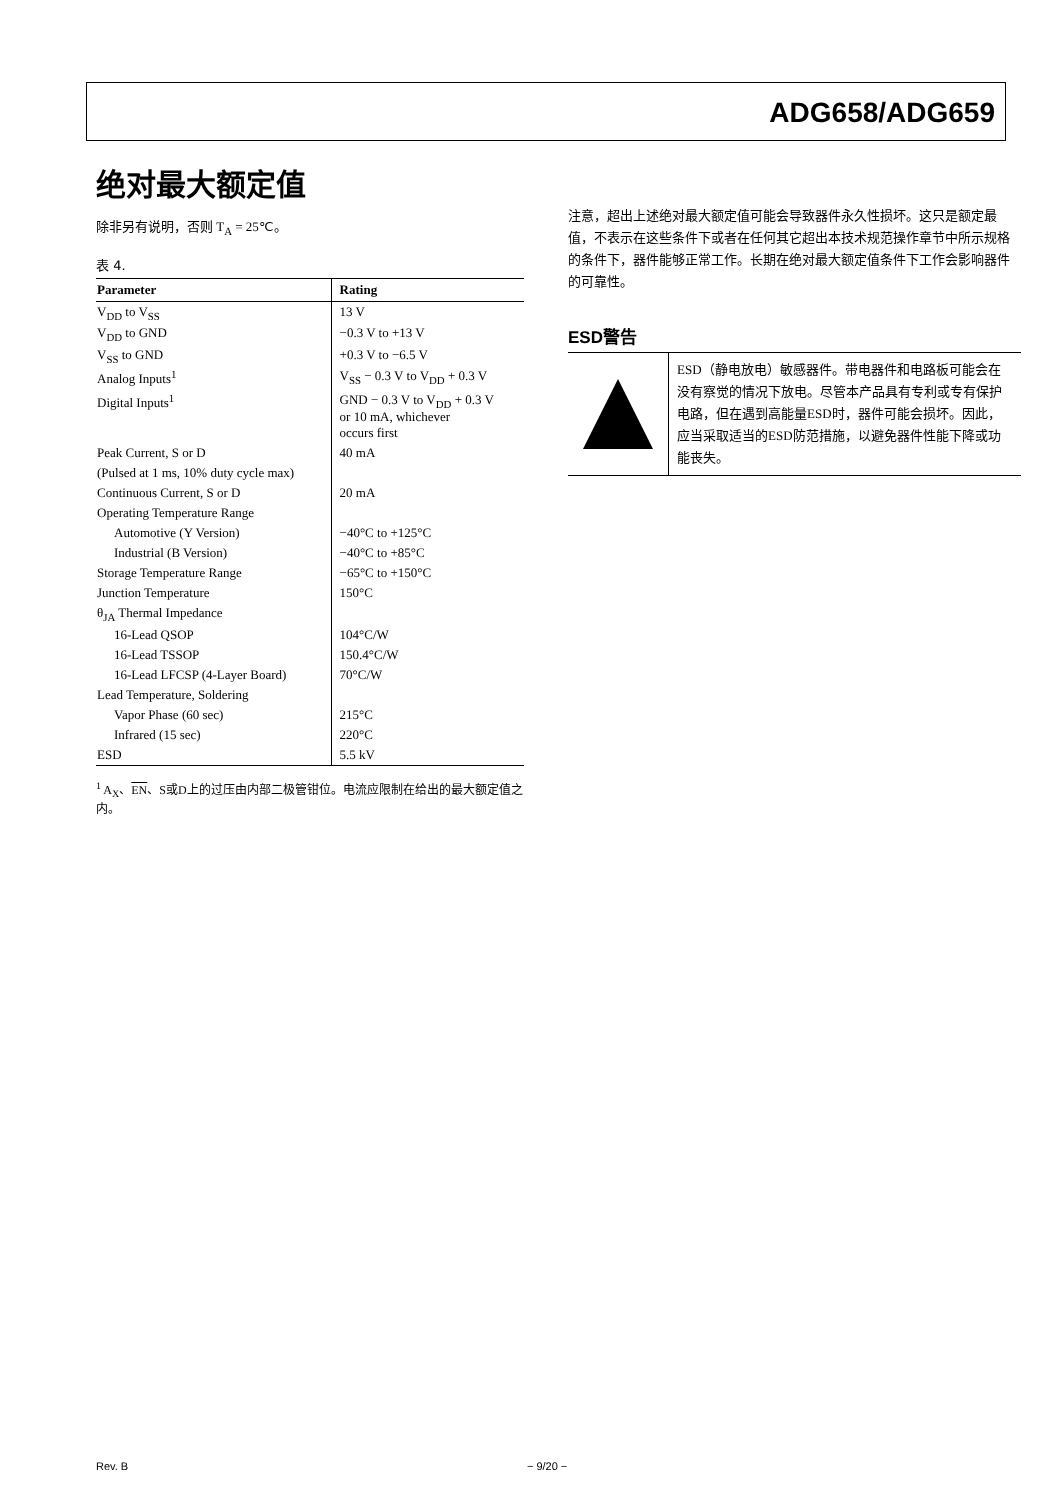ADG658/ADG659
绝对最大额定值
除非另有说明，否则 T<sub>A</sub> = 25℃。
表 4.
| Parameter | Rating |
| --- | --- |
| V<sub>DD</sub> to V<sub>SS</sub> | 13 V |
| V<sub>DD</sub> to GND | −0.3 V to +13 V |
| V<sub>SS</sub> to GND | +0.3 V to −6.5 V |
| Analog Inputs<sup>1</sup> | V<sub>SS</sub> − 0.3 V to V<sub>DD</sub> + 0.3 V |
| Digital Inputs<sup>1</sup> | GND − 0.3 V to V<sub>DD</sub> + 0.3 V or 10 mA, whichever occurs first |
| Peak Current, S or D | 40 mA |
| (Pulsed at 1 ms, 10% duty cycle max) | |
| Continuous Current, S or D | 20 mA |
| Operating Temperature Range | |
| Automotive (Y Version) | −40°C to +125°C |
| Industrial (B Version) | −40°C to +85°C |
| Storage Temperature Range | −65°C to +150°C |
| Junction Temperature | 150°C |
| θ<sub>JA</sub> Thermal Impedance | |
| 16-Lead QSOP | 104°C/W |
| 16-Lead TSSOP | 150.4°C/W |
| 16-Lead LFCSP (4-Layer Board) | 70°C/W |
| Lead Temperature, Soldering | |
| Vapor Phase (60 sec) | 215°C |
| Infrared (15 sec) | 220°C |
| ESD | 5.5 kV |
<sup>1</sup> A<sub>X</sub>、EN、S或D上的过压由内部二极管钳位。电流应限制在给出的最大额定值之内。
注意，超出上述绝对最大额定值可能会导致器件永久性损坏。这只是额定最值，不表示在这些条件下或者在任何其它超出本技术规范操作章节中所示规格的条件下，器件能够正常工作。长期在绝对最大额定值条件下工作会影响器件的可靠性。
ESD警告
ESD（静电放电）敏感器件。带电器件和电路板可能会在没有察觉的情况下放电。尽管本产品具有专利或专有保护电路，但在遇到高能量ESD时，器件可能会损坏。因此，应当采取适当的ESD防范措施，以避免器件性能下降或功能丧失。
Rev. B − 9/20 −